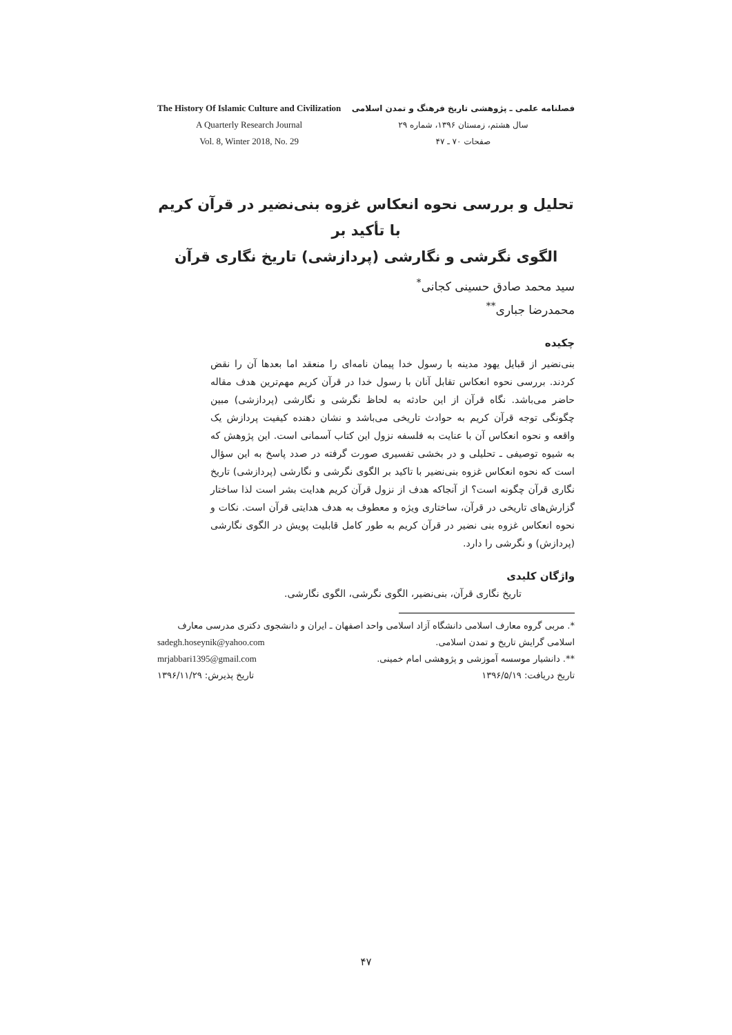The History Of Islamic Culture and Civilization
A Quarterly Research Journal
Vol. 8, Winter 2018, No. 29
فصلنامه علمی ـ پژوهشی تاریخ فرهنگ و تمدن اسلامی
سال هشتم، زمستان ۱۳۹۶، شماره ۲۹
صفحات ۷۰ ـ ۴۷
تحلیل و بررسی نحوه انعکاس غزوه بنی‌نضیر در قرآن کریم با تأکید بر
الگوی نگرشی و نگارشی (پردازشی) تاریخ نگاری قرآن
سید محمد صادق حسینی کجانی<sup>*</sup>
محمدرضا جباری<sup>**</sup>
چکیده
بنی‌نضیر از قبایل یهود مدینه با رسول خدا پیمان نامه‌ای را منعقد اما بعدها آن را نقض کردند. بررسی نحوه انعکاس تقابل آنان با رسول خدا در قرآن کریم مهم‌ترین هدف مقاله حاضر می‌باشد. نگاه قرآن از این حادثه به لحاظ نگرشی و نگارشی (پردازشی) مبین چگونگی توجه قرآن کریم به حوادث تاریخی می‌باشد و نشان دهنده کیفیت پردازش یک واقعه و نحوه انعکاس آن با عنایت به فلسفه نزول این کتاب آسمانی است. این پژوهش که به شیوه توصیفی ـ تحلیلی و در بخشی تفسیری صورت گرفته در صدد پاسخ به این سؤال است که نحوه انعکاس غزوه بنی‌نضیر با تاکید بر الگوی نگرشی و نگارشی (پردازشی) تاریخ نگاری قرآن چگونه است؟ از آنجاکه هدف از نزول قرآن کریم هدایت بشر است لذا ساختار گزارش‌های تاریخی در قرآن، ساختاری ویژه و معطوف به هدف هدایتی قرآن است. نکات و نحوه انعکاس غزوه بنی نضیر در قرآن کریم به طور کامل قابلیت پویش در الگوی نگارشی (پردازش) و نگرشی را دارد.
واژگان کلیدی
تاریخ نگاری قرآن، بنی‌نضیر، الگوی نگرشی، الگوی نگارشی.
*. مربی گروه معارف اسلامی دانشگاه آزاد اسلامی واحد اصفهان ـ ایران و دانشجوی دکتری مدرسی معارف
اسلامی گرایش تاریخ و تمدن اسلامی. sadegh.hoseynik@yahoo.com
**. دانشیار موسسه آموزشی و پژوهشی امام خمینی. mrjabbari1395@gmail.com
تاریخ دریافت: ۱۳۹۶/۵/۱۹ تاریخ پذیرش: ۱۳۹۶/۱۱/۲۹
۴۷